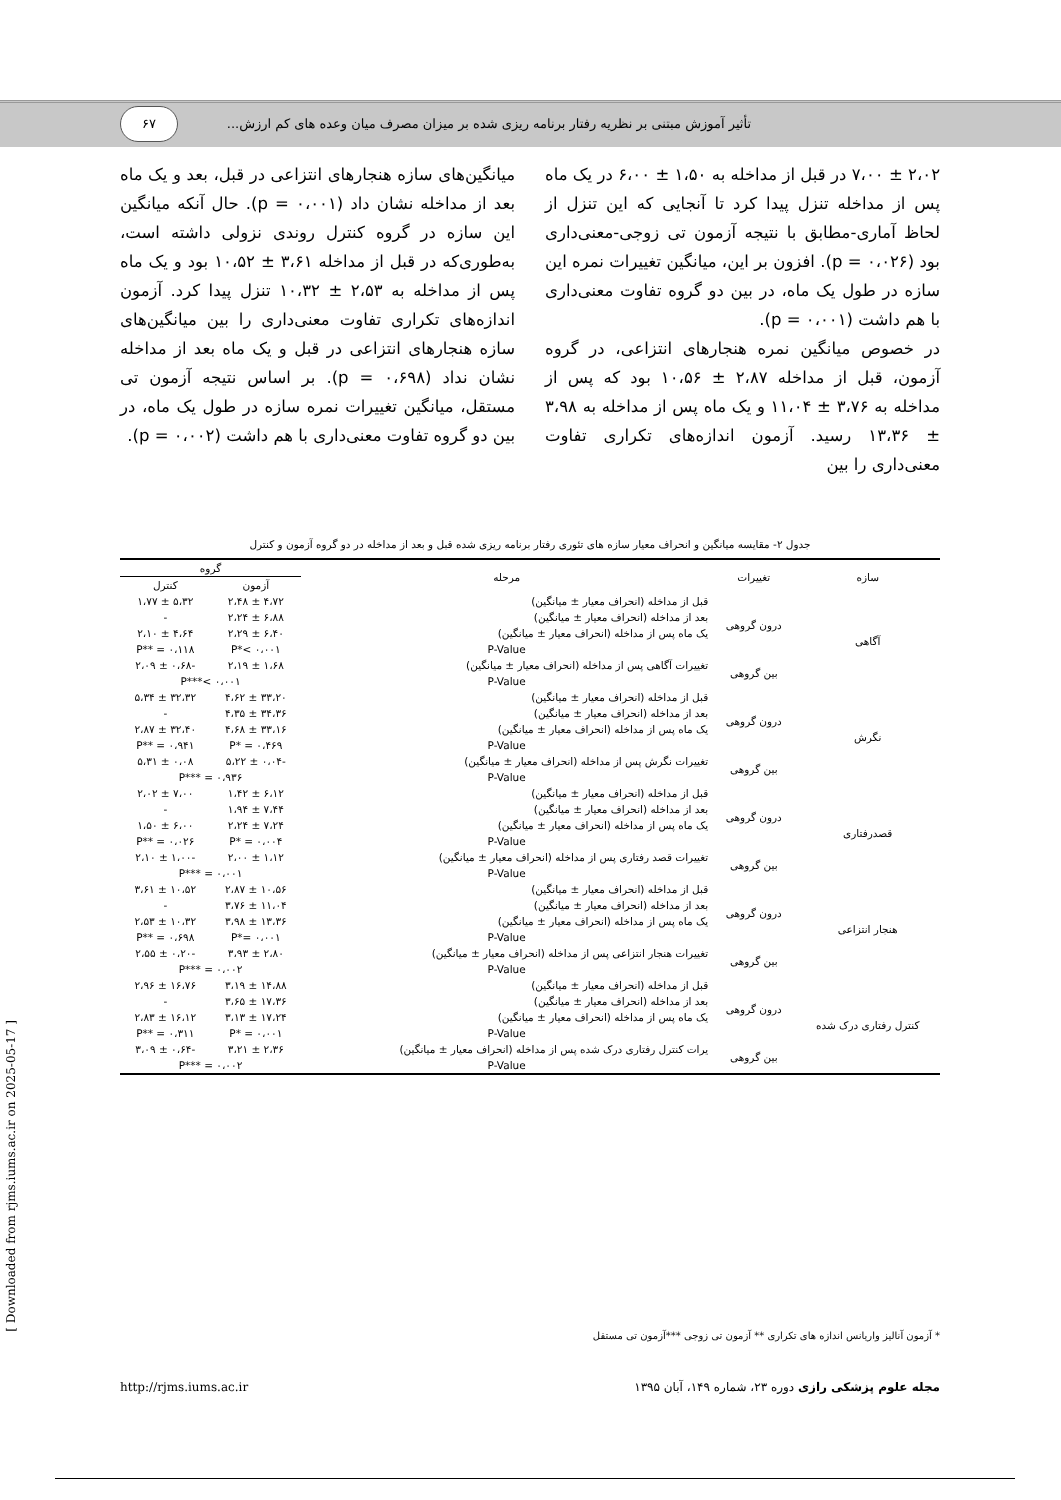۶۷
تأثیر آموزش مبتنی بر نظریه رفتار برنامه ریزی شده بر میزان مصرف میان وعده های کم ارزش...
۲،۰۲ ± ۷،۰۰ در قبل از مداخله به ۱،۵۰ ± ۶،۰۰ در یک ماه پس از مداخله تنزل پیدا کرد تا آنجایی که این تنزل از لحاظ آماری-مطابق با نتیجه آزمون تی زوجی-معنی‌داری بود (p = ۰،۰۲۶). افزون بر این، میانگین تغییرات نمره این سازه در طول یک ماه، در بین دو گروه تفاوت معنی‌داری با هم داشت (p = ۰،۰۰۱).
در خصوص میانگین نمره هنجارهای انتزاعی، در گروه آزمون، قبل از مداخله ۲،۸۷ ± ۱۰،۵۶ بود که پس از مداخله به ۳،۷۶ ± ۱۱،۰۴ و یک ماه پس از مداخله به ۳،۹۸ ± ۱۳،۳۶ رسید. آزمون اندازه‌های تکراری تفاوت معنی‌داری را بین
میانگین‌های سازه هنجارهای انتزاعی در قبل، بعد و یک ماه بعد از مداخله نشان داد (p = ۰،۰۰۱). حال آنکه میانگین این سازه در گروه کنترل روندی نزولی داشته است، به‌طوری‌که در قبل از مداخله ۳،۶۱ ± ۱۰،۵۲ بود و یک ماه پس از مداخله به ۲،۵۳ ± ۱۰،۳۲ تنزل پیدا کرد. آزمون اندازه‌های تکراری تفاوت معنی‌داری را بین میانگین‌های سازه هنجارهای انتزاعی در قبل و یک ماه بعد از مداخله نشان نداد (p = ۰،۶۹۸). بر اساس نتیجه آزمون تی مستقل، میانگین تغییرات نمره سازه در طول یک ماه، در بین دو گروه تفاوت معنی‌داری با هم داشت (p = ۰،۰۰۲).
جدول ۲- مقایسه میانگین و انحراف معیار سازه های تئوری رفتار برنامه ریزی شده قبل و بعد از مداخله در دو گروه آزمون و کنترل
| سازه | تغییرات | مرحله | گروه | |
| --- | --- | --- | --- | --- |
| | | | آزمون | کنترل |
| آگاهی | درون گروهی | قبل از مداخله (انحراف معیار ± میانگین) | ۴،۷۲ ± ۲،۴۸ | ۵،۳۲ ± ۱،۷۷ |
| | | بعد از مداخله (انحراف معیار ± میانگین) | ۶،۸۸ ± ۲،۲۴ | - |
| | | یک ماه پس از مداخله (انحراف معیار ± میانگین) | ۶،۴۰ ± ۲،۲۹ | ۴،۶۴ ± ۲،۱۰ |
| | | P-Value | P*< ۰،۰۰۱ | P** = ۰،۱۱۸ |
| | بین گروهی | تغییرات آگاهی پس از مداخله (انحراف معیار ± میانگین) | ۱،۶۸ ± ۲،۱۹ | -۰،۶۸ ± ۲،۰۹ |
| | | P-Value | P***< ۰،۰۰۱ | |
| نگرش | درون گروهی | قبل از مداخله (انحراف معیار ± میانگین) | ۳۳،۲۰ ± ۴،۶۲ | ۳۲،۳۲ ± ۵،۳۴ |
| | | بعد از مداخله (انحراف معیار ± میانگین) | ۳۴،۳۶ ± ۴،۳۵ | - |
| | | یک ماه پس از مداخله (انحراف معیار ± میانگین) | ۳۳،۱۶ ± ۴،۶۸ | ۳۲،۴۰ ± ۲،۸۷ |
| | | P-Value | P* = ۰،۴۶۹ | P** = ۰،۹۴۱ |
| | بین گروهی | تغییرات نگرش پس از مداخله (انحراف معیار ± میانگین) | -۰،۰۴ ± ۵،۲۲ | ۰،۰۸ ± ۵،۳۱ |
| | | P-Value | P*** = ۰،۹۳۶ | |
| قصدرفتاری | درون گروهی | قبل از مداخله (انحراف معیار ± میانگین) | ۶،۱۲ ± ۱،۴۲ | ۷،۰۰ ± ۲،۰۲ |
| | | بعد از مداخله (انحراف معیار ± میانگین) | ۷،۴۴ ± ۱،۹۴ | - |
| | | یک ماه پس از مداخله (انحراف معیار ± میانگین) | ۷،۲۴ ± ۲،۲۴ | ۶،۰۰ ± ۱،۵۰ |
| | | P-Value | P* = ۰،۰۰۴ | P** = ۰،۰۲۶ |
| | بین گروهی | تغییرات قصد رفتاری پس از مداخله (انحراف معیار ± میانگین) | ۱،۱۲ ± ۲،۰۰ | -۱،۰۰ ± ۲،۱۰ |
| | | P-Value | P*** = ۰،۰۰۱ | |
| هنجار انتزاعی | درون گروهی | قبل از مداخله (انحراف معیار ± میانگین) | ۱۰،۵۶ ± ۲،۸۷ | ۱۰،۵۲ ± ۳،۶۱ |
| | | بعد از مداخله (انحراف معیار ± میانگین) | ۱۱،۰۴ ± ۳،۷۶ | - |
| | | یک ماه پس از مداخله (انحراف معیار ± میانگین) | ۱۳،۳۶ ± ۳،۹۸ | ۱۰،۳۲ ± ۲،۵۳ |
| | | P-Value | P*= ۰،۰۰۱ | P** = ۰،۶۹۸ |
| | بین گروهی | تغییرات هنجار انتزاعی پس از مداخله (انحراف معیار ± میانگین) | ۲،۸۰ ± ۳،۹۳ | -۰،۲۰ ± ۲،۵۵ |
| | | P-Value | P*** = ۰،۰۰۲ | |
| کنترل رفتاری درک شده | درون گروهی | قبل از مداخله (انحراف معیار ± میانگین) | ۱۴،۸۸ ± ۳،۱۹ | ۱۶،۷۶ ± ۲،۹۶ |
| | | بعد از مداخله (انحراف معیار ± میانگین) | ۱۷،۳۶ ± ۳،۶۵ | - |
| | | یک ماه پس از مداخله (انحراف معیار ± میانگین) | ۱۷،۲۴ ± ۳،۱۳ | ۱۶،۱۲ ± ۲،۸۳ |
| | | P-Value | P* = ۰،۰۰۱ | P** = ۰،۳۱۱ |
| | بین گروهی | یرات کنترل رفتاری درک شده پس از مداخله (انحراف معیار ± میانگین) | ۲،۳۶ ± ۳،۲۱ | -۰،۶۴ ± ۳،۰۹ |
| | | P-Value | P*** = ۰،۰۰۲ | |
* آزمون آنالیز واریانس اندازه های تکراری ** آزمون تی زوجی ***آزمون تی مستقل
مجله علوم پزشکی رازی دوره ۲۳، شماره ۱۴۹، آبان ۱۳۹۵ http://rjms.iums.ac.ir
[ Downloaded from rjms.iums.ac.ir on 2025-05-17 ]